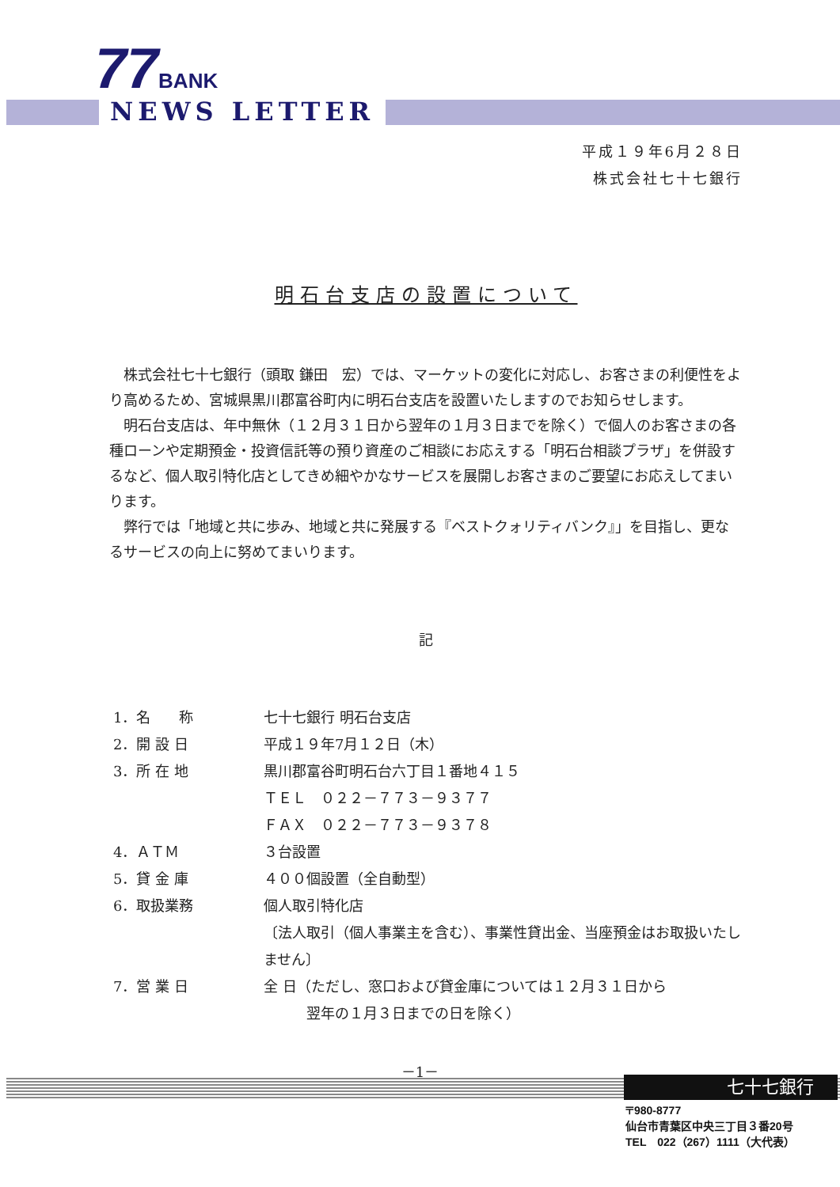77 BANK
NEWS LETTER
平成１９年6月２８日
株式会社七十七銀行
明石台支店の設置について
株式会社七十七銀行（頭取 鎌田　宏）では、マーケットの変化に対応し、お客さまの利便性をより高めるため、宮城県黒川郡富谷町内に明石台支店を設置いたしますのでお知らせします。
明石台支店は、年中無休（１２月３１日から翌年の１月３日までを除く）で個人のお客さまの各種ローンや定期預金・投資信託等の預り資産のご相談にお応えする「明石台相談プラザ」を併設するなど、個人取引特化店としてきめ細やかなサービスを展開しお客さまのご要望にお応えしてまいります。
弊行では「地域と共に歩み、地域と共に発展する『ベストクォリティバンク』」を目指し、更なるサービスの向上に努めてまいります。
記
| 1．名 称 | 七十七銀行 明石台支店 |
| 2．開 設 日 | 平成１９年7月１２日（木） |
| 3．所 在 地 | 黒川郡富谷町明石台六丁目１番地４１５ ＴＥＬ ０２２－７７３－９３７７ ＦＡＸ ０２２－７７３－９３７８ |
| 4．ＡＴＭ | ３台設置 |
| 5．貸 金 庫 | ４００個設置（全自動型） |
| 6．取扱業務 | 個人取引特化店 〔法人取引（個人事業主を含む）、事業性貸出金、当座預金はお取扱いたしません〕 |
| 7．営 業 日 | 全 日（ただし、窓口および貸金庫については１２月３１日から 翌年の１月３日までの日を除く） |
－1－
七十七銀行
〒980-8777
仙台市青葉区中央三丁目３番20号
TEL　022（267）1111（大代表）